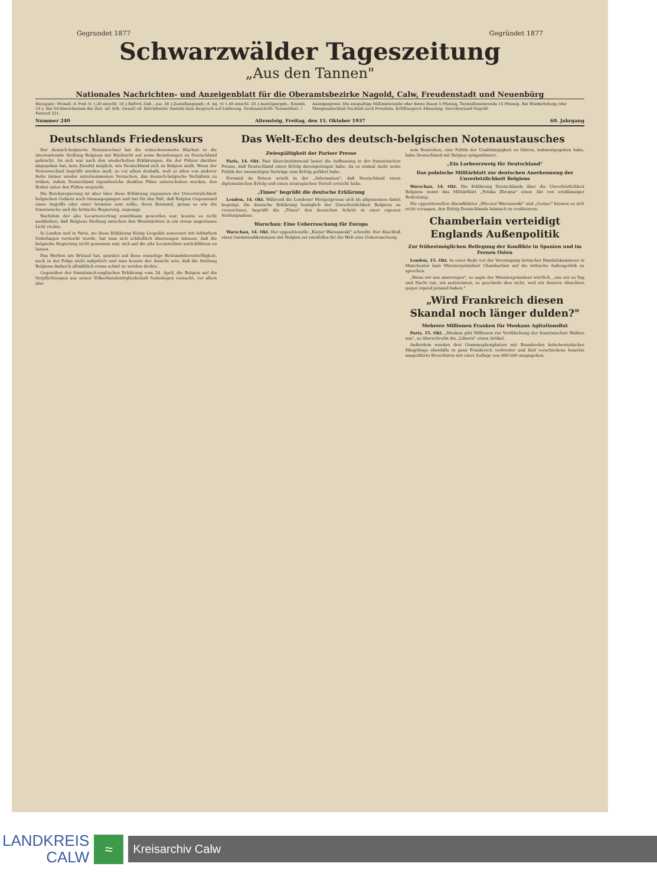Gegrundet 1877 Gegründet 1877
Schwarzwälder Tageszeitung
„Aus den Tannen"
Nationales Nachrichten- und Anzeigenblatt für die Oberamtsbezirke Nagold, Calw, Freudenstadt und Neuenbürg
Bezugspr.: Monatl. d. Post ℳ 1.20 einschl. 18 ₰ Beförd.-Geb., zuz. 36 ₰ Zustellungsgeb.; d. Ag. ℳ 1.40 einschl. 20 ₰ Austrägergeb.; Einzeln. 10 ₰. Bei Nichterscheinen der Zeit. inf. höh. Gewalt od. Betriebsstör. besteht kein Anspruch auf Lieferung. Drahtanschrift: Tannenblatt. / Fernruf 321.
Anzeigenpreis: Die einspaltige Millimeterzeile oder deren Raum 5 Pfennig, Textmillimeterzeile 15 Pfennig. Bei Wiederholung oder Mengenabschluß Nachlaß nach Preisliste. Erfüllungsort Altensteig. Gerichtsstand Nagold.
Nummer 240 Altensteig, Freitag, den 15. Oktober 1937 60. Jahrgang
Deutschlands Friedenskurs
Der deutsch-belgische Notenwechsel hat die wünschenswerte Klarheit in die internationale Stellung Belgiens mit Rücksicht auf seine Beziehungen zu Deutschland gebracht. An sich war nach den wiederholten Erklärungen, die der Führer darüber abgegeben hat, kein Zweifel möglich, wie Deutschland sich zu Belgien stellt. Wenn der Notenwechsel begrüßt werden muß, so vor allem deshalb, weil er allen von anderer Seite immer wieder unternommenen Versuchen, das deutsch-belgische Verhältnis zu trüben, indem Deutschland irgendwelche dunklen Pläne unterschoben wurden, den Boden unter den Füßen wegzieht.
Die Reichsregierung ist aber über diese Erklärung zugunsten der Unverletzlichkeit belgischen Gebiets noch hinausgegangen und hat für den Fall, daß Belgien Gegenstand eines Angriffs oder einer Invasion sein sollte, ihren Beistand, genau so wie die französische und die britische Regierung, zugesagt.
Nachdem der alte Locarnovertrag unwirksam geworden war, konnte es nicht ausbleiben, daß Belgiens Stellung zwischen den Westmächten in ein etwas ungewisses Licht rückte.
In London und in Paris, wo diese Erklärung König Leopolds seinerzeit mit lebhaftem Unbehagen vermerkt wurde, hat man sich schließlich überzeugen müssen, daß die belgische Regierung nicht gesonnen war, sich auf die alte Locarnolinie zurückführen zu lassen.
Das Werben um Brüssel hat, gestützt auf diese einseitige Beistandsbereitwilligkeit, auch in der Folge nicht aufgehört und man konnte der Ansicht sein, daß die Stellung Belgiens dadurch allmählich etwas schief zu werden drohte.
Gegenüber der französisch-englischen Erklärung vom 24. April, die Belgien auf die Verpflichtungen aus seiner Völkerbundsmitgliedschaft festzulegen versucht, vor allem also
Das Welt-Echo des deutsch-belgischen Notenaustausches
Zwiespältigkeit der Pariser Presse
Paris, 14. Okt. Fast übereinstimmend lautet die Auffassung in der französischen Presse, daß Deutschland einen Erfolg davongetragen habe, da es einmal mehr seine Politik der zweiseitigen Verträge zum Erfolg geführt habe.
Fernand de Brinon urteilt in der „Information", daß Deutschland einen diplomatischen Erfolg und einen strategischen Vorteil erreicht habe.
„Times" begrüßt die deutsche Erklärung
London, 14. Okt. Während die Londoner Morgenpresse sich im allgemeinen damit begnügt, die deutsche Erklärung bezüglich der Unverletzlichkeit Belgiens zu verzeichnen, begrüßt die „Times" den deutschen Schritt in einer eigenen Stellungnahme.
Warschau: Eine Ueberraschung für Europa
Warschau, 14. Okt. Der oppositionelle „Kurjer Warszawski" schreibt: Der Abschluß eines Garantieabkommens mit Belgien sei zweifellos für die Welt eine Ueberraschung.
sein Bestreben, eine Politik der Unabhängigkeit zu führen, bekanntgegeben habe, habe Deutschland mit Belgien sympathisiert.
„Ein Lorbeerzweig für Deutschland"
Das polnische Militärblatt zur deutschen Anerkennung der Unverletzlichkeit Belgiens
Warschau, 14. Okt. Die Erklärung Deutschlands über die Unverletzlichkeit Belgiens nennt das Militärblatt „Polska Zbrojna" einen Akt von erstklassiger Bedeutung.
Die oppositionellen Abendblätter „Wieczor Warszawski" und „Goniec" können es sich nicht versagen, den Erfolg Deutschlands hämisch zu verkleinern.
Chamberlain verteidigt Englands Außenpolitik
Zur frühestmöglichen Beilegung der Konflikte in Spanien und im Fernen Osten
London, 15. Okt. In einer Rede vor der Vereinigung britischer Handelskammern in Manchester kam Ministerpräsident Chamberlain auf die britische Außenpolitik zu sprechen.
„Wenn wir uns anstrengen", so sagte der Ministerpräsident wörtlich, „wie wir es Tag und Nacht tun, um aufzurüsten, so geschieht dies nicht, weil wir finstere Absichten gegen irgend jemand haben."
„Wird Frankreich diesen Skandal noch länger dulden?"
Mehrere Millionen Franken für Moskaus Agitationsflut
Paris, 15. Okt. „Moskau gibt Millionen zur Verfälschung der französischen Wahlen aus", so überschreibt die „Liberté" einen Artikel.
Außerdem wurden drei Grammophonplatten mit Brandreden bolschewistischer Häuptlinge ebenfalls in ganz Frankreich verbreitet und fünf verschiedene luxuriös ausgeführte Broschüren mit einer Auflage von 600 000 ausgegeben.
LANDKREIS
CALW
≈
Kreisarchiv Calw